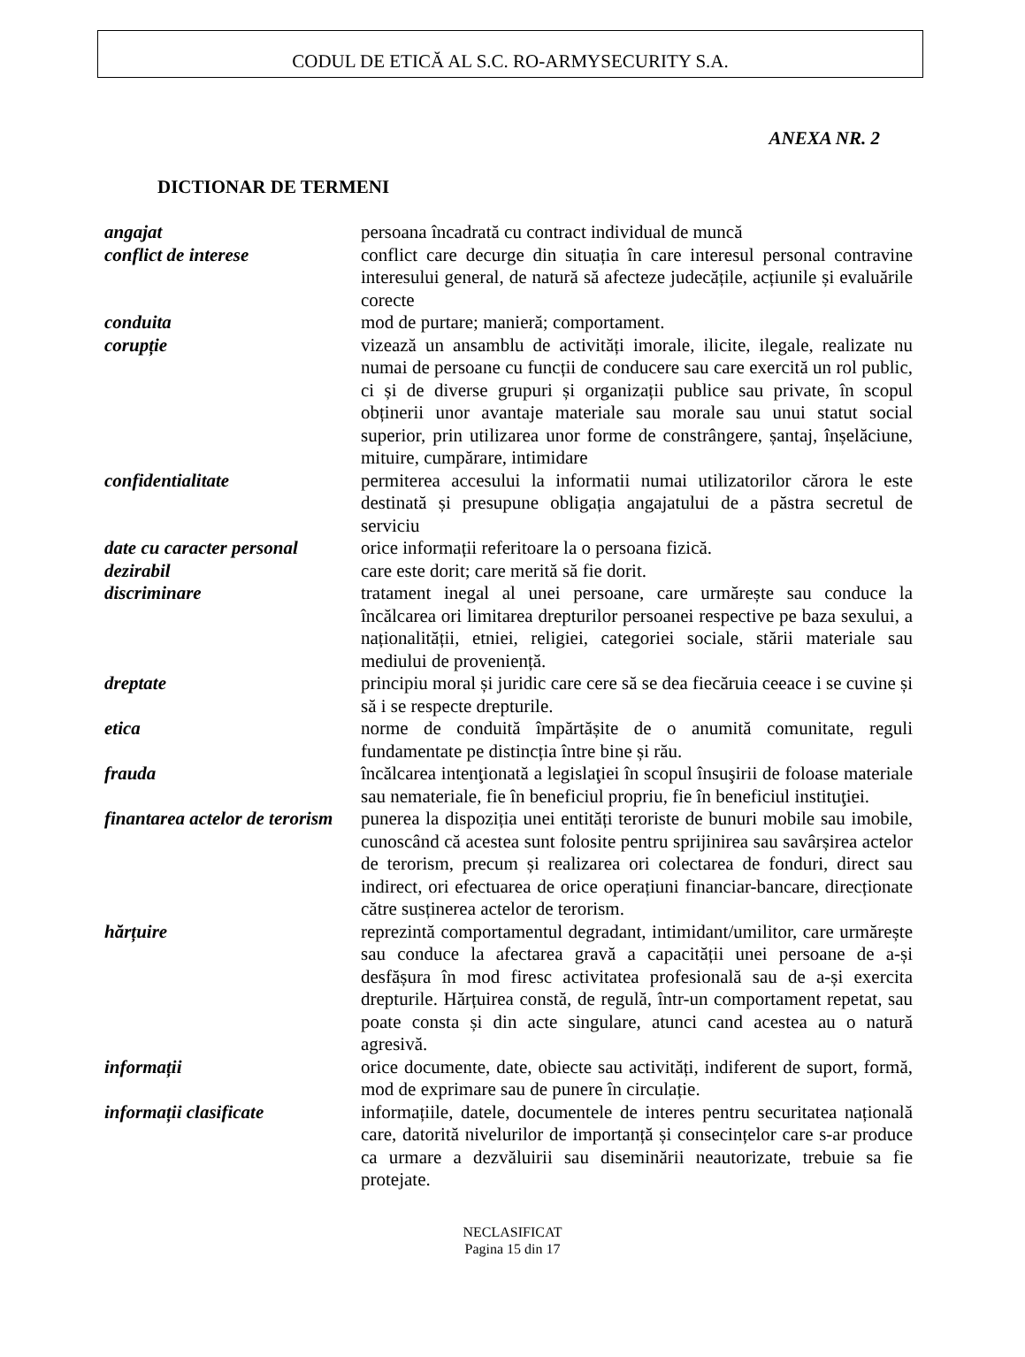CODUL DE ETICĂ AL S.C. RO-ARMYSECURITY S.A.
ANEXA NR. 2
DICTIONAR DE TERMENI
| angajat | persoana încadrată cu contract individual de muncă |
| conflict de interese | conflict care decurge din situația în care interesul personal contravine interesului general, de natură să afecteze judecățile, acțiunile și evaluările corecte |
| conduita | mod de purtare; manieră; comportament. |
| corupție | vizează un ansamblu de activități imorale, ilicite, ilegale, realizate nu numai de persoane cu funcții de conducere sau care exercită un rol public, ci și de diverse grupuri și organizații publice sau private, în scopul obținerii unor avantaje materiale sau morale sau unui statut social superior, prin utilizarea unor forme de constrângere, șantaj, înșelăciune, mituire, cumpărare, intimidare |
| confidentialitate | permiterea accesului la informatii numai utilizatorilor cărora le este destinată și presupune obligația angajatului de a păstra secretul de serviciu |
| date cu caracter personal | orice informații referitoare la o persoana fizică. |
| dezirabil | care este dorit; care merită să fie dorit. |
| discriminare | tratament inegal al unei persoane, care urmărește sau conduce la încălcarea ori limitarea drepturilor persoanei respective pe baza sexului, a naționalității, etniei, religiei, categoriei sociale, stării materiale sau mediului de proveniență. |
| dreptate | principiu moral și juridic care cere să se dea fiecăruia ceeace i se cuvine și să i se respecte drepturile. |
| etica | norme de conduită împărtășite de o anumită comunitate, reguli fundamentate pe distincția între bine și rău. |
| frauda | încălcarea intenţionată a legislaţiei în scopul însuşirii de foloase materiale sau nemateriale, fie în beneficiul propriu, fie în beneficiul instituţiei. |
| finantarea actelor de terorism | punerea la dispoziția unei entități teroriste de bunuri mobile sau imobile, cunoscând că acestea sunt folosite pentru sprijinirea sau savârșirea actelor de terorism, precum și realizarea ori colectarea de fonduri, direct sau indirect, ori efectuarea de orice operațiuni financiar-bancare, direcționate către susținerea actelor de terorism. |
| hărțuire | reprezintă comportamentul degradant, intimidant/umilitor, care urmărește sau conduce la afectarea gravă a capacității unei persoane de a-și desfășura în mod firesc activitatea profesională sau de a-și exercita drepturile. Hărțuirea constă, de regulă, într-un comportament repetat, sau poate consta și din acte singulare, atunci cand acestea au o natură agresivă. |
| informații | orice documente, date, obiecte sau activități, indiferent de suport, formă, mod de exprimare sau de punere în circulație. |
| informații clasificate | informațiile, datele, documentele de interes pentru securitatea națională care, datorită nivelurilor de importanță și consecințelor care s-ar produce ca urmare a dezvăluirii sau diseminării neautorizate, trebuie sa fie protejate. |
NECLASIFICAT
Pagina 15 din 17